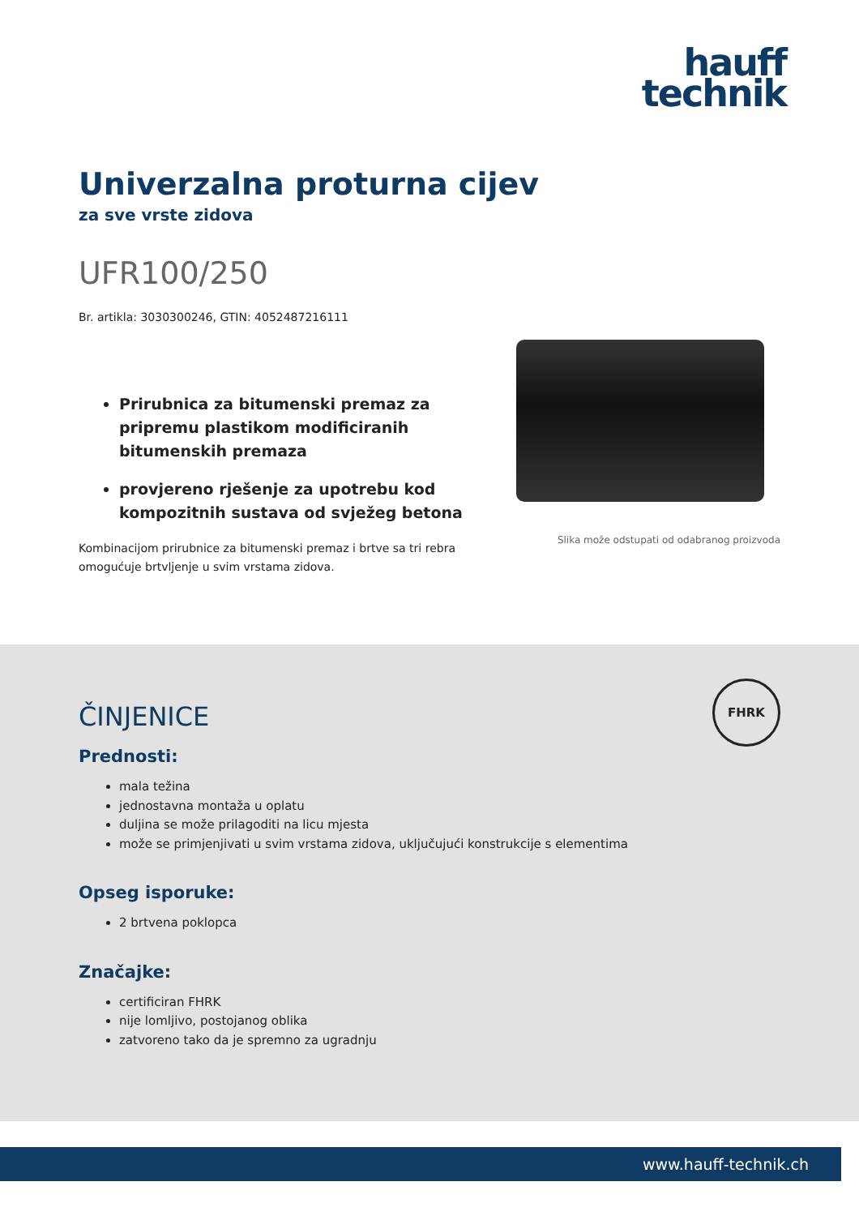hauff
technik
Univerzalna proturna cijev
za sve vrste zidova
UFR100/250
Br. artikla: 3030300246, GTIN: 4052487216111
Prirubnica za bitumenski premaz za pripremu plastikom modificiranih bitumenskih premaza
provjereno rješenje za upotrebu kod kompozitnih sustava od svježeg betona
Kombinacijom prirubnice za bitumenski premaz i brtve sa tri rebra omogućuje brtvljenje u svim vrstama zidova.
Slika može odstupati od odabranog proizvoda
FHRK
ČINJENICE
Prednosti:
mala težina
jednostavna montaža u oplatu
duljina se može prilagoditi na licu mjesta
može se primjenjivati u svim vrstama zidova, uključujući konstrukcije s elementima
Opseg isporuke:
2 brtvena poklopca
Značajke:
certificiran FHRK
nije lomljivo, postojanog oblika
zatvoreno tako da je spremno za ugradnju
www.hauff-technik.ch